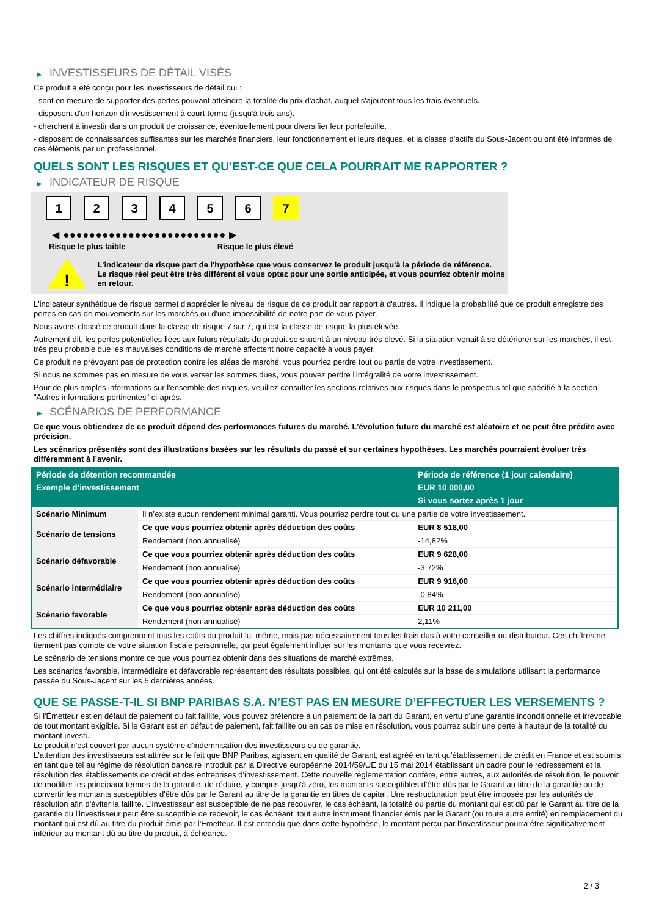▶ INVESTISSEURS DE DÉTAIL VISÉS
Ce produit a été conçu pour les investisseurs de détail qui :
- sont en mesure de supporter des pertes pouvant atteindre la totalité du prix d'achat, auquel s'ajoutent tous les frais éventuels.
- disposent d'un horizon d'investissement à court-terme (jusqu'à trois ans).
- cherchent à investir dans un produit de croissance, éventuellement pour diversifier leur portefeuille.
- disposent de connaissances suffisantes sur les marchés financiers, leur fonctionnement et leurs risques, et la classe d'actifs du Sous-Jacent ou ont été informés de ces éléments par un professionnel.
QUELS SONT LES RISQUES ET QU’EST-CE QUE CELA POURRAIT ME RAPPORTER ?
▶ INDICATEUR DE RISQUE
1 2 3 4 5 6 7
◀ ●●●●●●●●●●●●●●●●●●●●●●●●● ▶
Risque le plus faible Risque le plus élevé
!
L'indicateur de risque part de l'hypothèse que vous conservez le produit jusqu'à la période de référence.
Le risque réel peut être très différent si vous optez pour une sortie anticipée, et vous pourriez obtenir moins en retour.
L'indicateur synthétique de risque permet d'apprécier le niveau de risque de ce produit par rapport à d'autres. Il indique la probabilité que ce produit enregistre des pertes en cas de mouvements sur les marchés ou d'une impossibilité de notre part de vous payer.
Nous avons classé ce produit dans la classe de risque 7 sur 7, qui est la classe de risque la plus élevée.
Autrement dit, les pertes potentielles liées aux futurs résultats du produit se situent à un niveau très élevé. Si la situation venait à se détériorer sur les marchés, il est très peu probable que les mauvaises conditions de marché affectent notre capacité à vous payer.
Ce produit ne prévoyant pas de protection contre les aléas de marché, vous pourriez perdre tout ou partie de votre investissement.
Si nous ne sommes pas en mesure de vous verser les sommes dues, vous pouvez perdre l'intégralité de votre investissement.
Pour de plus amples informations sur l'ensemble des risques, veuillez consulter les sections relatives aux risques dans le prospectus tel que spécifié à la section "Autres informations pertinentes" ci-après.
▶ SCÉNARIOS DE PERFORMANCE
Ce que vous obtiendrez de ce produit dépend des performances futures du marché. L’évolution future du marché est aléatoire et ne peut être prédite avec précision.
Les scénarios présentés sont des illustrations basées sur les résultats du passé et sur certaines hypothèses. Les marchés pourraient évoluer très différemment à l’avenir.
| Période de détention recommandée | | Période de référence (1 jour calendaire) |
| --- | --- | --- |
| Exemple d’investissement | | EUR 10 000,00 |
| | | Si vous sortez après 1 jour |
| Scénario Minimum | Il n’existe aucun rendement minimal garanti. Vous pourriez perdre tout ou une partie de votre investissement. | |
| Scénario de tensions | Ce que vous pourriez obtenir après déduction des coûts | EUR 8 518,00 |
| | Rendement (non annualisé) | -14,82% |
| Scénario défavorable | Ce que vous pourriez obtenir après déduction des coûts | EUR 9 628,00 |
| | Rendement (non annualisé) | -3,72% |
| Scénario intermédiaire | Ce que vous pourriez obtenir après déduction des coûts | EUR 9 916,00 |
| | Rendement (non annualisé) | -0,84% |
| Scénario favorable | Ce que vous pourriez obtenir après déduction des coûts | EUR 10 211,00 |
| | Rendement (non annualisé) | 2,11% |
Les chiffres indiqués comprennent tous les coûts du produit lui-même, mais pas nécessairement tous les frais dus à votre conseiller ou distributeur. Ces chiffres ne tiennent pas compte de votre situation fiscale personnelle, qui peut également influer sur les montants que vous recevrez.
Le scénario de tensions montre ce que vous pourriez obtenir dans des situations de marché extrêmes.
Les scénarios favorable, intermédiaire et défavorable représentent des résultats possibles, qui ont été calculés sur la base de simulations utilisant la performance passée du Sous-Jacent sur les 5 dernières années.
QUE SE PASSE-T-IL SI BNP PARIBAS S.A. N’EST PAS EN MESURE D’EFFECTUER LES VERSEMENTS ?
Si l'Émetteur est en défaut de paiement ou fait faillite, vous pouvez prétendre à un paiement de la part du Garant, en vertu d'une garantie inconditionnelle et irrévocable de tout montant exigible. Si le Garant est en défaut de paiement, fait faillite ou en cas de mise en résolution, vous pourrez subir une perte à hauteur de la totalité du montant investi.
Le produit n'est couvert par aucun système d'indemnisation des investisseurs ou de garantie.
L'attention des investisseurs est attirée sur le fait que BNP Paribas, agissant en qualité de Garant, est agréé en tant qu'établissement de crédit en France et est soumis en tant que tel au régime de résolution bancaire introduit par la Directive européenne 2014/59/UE du 15 mai 2014 établissant un cadre pour le redressement et la résolution des établissements de crédit et des entreprises d'investissement. Cette nouvelle réglementation confère, entre autres, aux autorités de résolution, le pouvoir de modifier les principaux termes de la garantie, de réduire, y compris jusqu'à zéro, les montants susceptibles d'être dûs par le Garant au titre de la garantie ou de convertir les montants susceptibles d'être dûs par le Garant au titre de la garantie en titres de capital. Une restructuration peut être imposée par les autorités de résolution afin d'éviter la faillite. L'investisseur est susceptible de ne pas recouvrer, le cas échéant, la totalité ou partie du montant qui est dû par le Garant au titre de la garantie ou l'investisseur peut être susceptible de recevoir, le cas échéant, tout autre instrument financier émis par le Garant (ou toute autre entité) en remplacement du montant qui est dû au titre du produit émis par l'Emetteur. Il est entendu que dans cette hypothèse, le montant perçu par l'investisseur pourra être significativement inférieur au montant dû au titre du produit, à échéance.
2 / 3